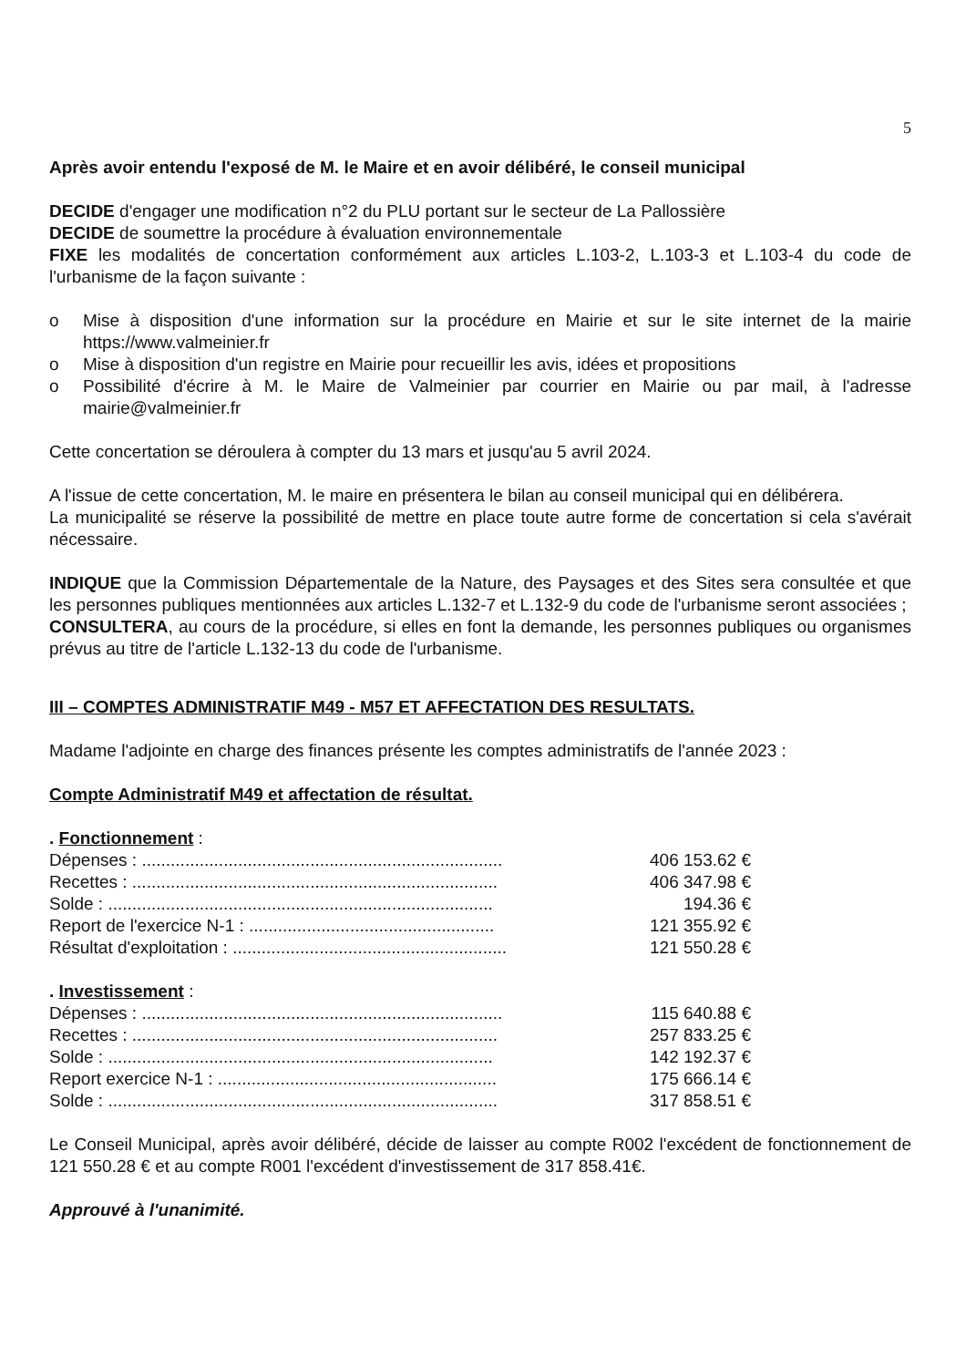5
Après avoir entendu l'exposé de M. le Maire et en avoir délibéré, le conseil municipal
DECIDE d'engager une modification n°2 du PLU portant sur le secteur de La Pallossière
DECIDE de soumettre la procédure à évaluation environnementale
FIXE les modalités de concertation conformément aux articles L.103-2, L.103-3 et L.103-4 du code de l'urbanisme de la façon suivante :
o Mise à disposition d'une information sur la procédure en Mairie et sur le site internet de la mairie https://www.valmeinier.fr
o Mise à disposition d'un registre en Mairie pour recueillir les avis, idées et propositions
o Possibilité d'écrire à M. le Maire de Valmeinier par courrier en Mairie ou par mail, à l'adresse mairie@valmeinier.fr
Cette concertation se déroulera à compter du 13 mars et jusqu'au 5 avril 2024.
A l'issue de cette concertation, M. le maire en présentera le bilan au conseil municipal qui en délibérera.
La municipalité se réserve la possibilité de mettre en place toute autre forme de concertation si cela s'avérait nécessaire.
INDIQUE que la Commission Départementale de la Nature, des Paysages et des Sites sera consultée et que les personnes publiques mentionnées aux articles L.132-7 et L.132-9 du code de l'urbanisme seront associées ;
CONSULTERA, au cours de la procédure, si elles en font la demande, les personnes publiques ou organismes prévus au titre de l'article L.132-13 du code de l'urbanisme.
III – COMPTES ADMINISTRATIF M49 - M57 ET AFFECTATION DES RESULTATS.
Madame l'adjointe en charge des finances présente les comptes administratifs de l'année 2023 :
Compte Administratif M49 et affectation de résultat.
| . Fonctionnement : | |
| Dépenses : ........................................................................... | 406 153.62 € |
| Recettes : ............................................................................ | 406 347.98 € |
| Solde : ................................................................................ | 194.36 € |
| Report de l'exercice N-1 : ................................................... | 121 355.92 € |
| Résultat d'exploitation : ......................................................... | 121 550.28 € |
| . Investissement : | |
| Dépenses : ........................................................................... | 115 640.88 € |
| Recettes : ............................................................................ | 257 833.25 € |
| Solde : ................................................................................ | 142 192.37 € |
| Report exercice N-1 : .......................................................... | 175 666.14 € |
| Solde : ................................................................................. | 317 858.51 € |
Le Conseil Municipal, après avoir délibéré, décide de laisser au compte R002 l'excédent de fonctionnement de 121 550.28 € et au compte R001 l'excédent d'investissement de 317 858.41€.
Approuvé à l'unanimité.